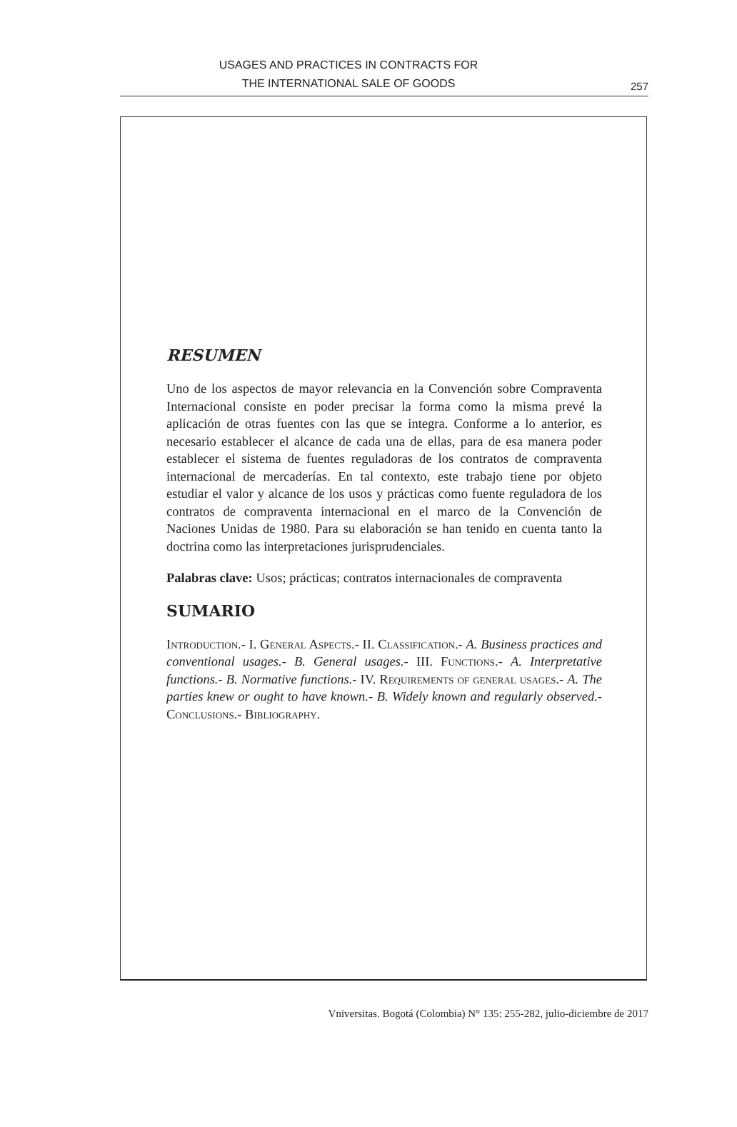USAGES AND PRACTICES IN CONTRACTS FOR
THE INTERNATIONAL SALE OF GOODS
257
RESUMEN
Uno de los aspectos de mayor relevancia en la Convención sobre Compraventa Internacional consiste en poder precisar la forma como la misma prevé la aplicación de otras fuentes con las que se integra. Conforme a lo anterior, es necesario establecer el alcance de cada una de ellas, para de esa manera poder establecer el sistema de fuentes reguladoras de los contratos de compraventa internacional de mercaderías. En tal contexto, este trabajo tiene por objeto estudiar el valor y alcance de los usos y prácticas como fuente reguladora de los contratos de compraventa internacional en el marco de la Convención de Naciones Unidas de 1980. Para su elaboración se han tenido en cuenta tanto la doctrina como las interpretaciones jurisprudenciales.
Palabras clave: Usos; prácticas; contratos internacionales de compraventa
SUMARIO
Introduction.- I. General Aspects.- II. Classification.- A. Business practices and conventional usages.- B. General usages.- III. Functions.- A. Interpretative functions.- B. Normative functions.- IV. Requirements of general usages.- A. The parties knew or ought to have known.- B. Widely known and regularly observed.- Conclusions.- Bibliography.
Vniversitas. Bogotá (Colombia) N° 135: 255-282, julio-diciembre de 2017